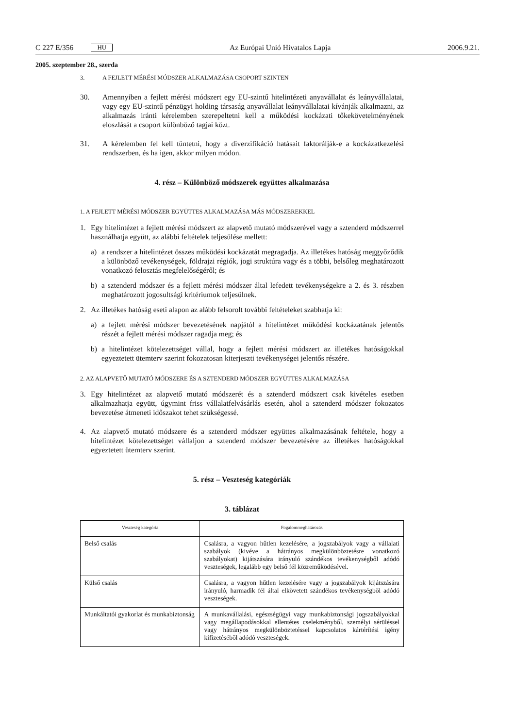C 227 E/356 HU
Az Európai Unió Hivatalos Lapja 2006.9.21.
2005. szeptember 28., szerda
3. A FEJLETT MÉRÉSI MÓDSZER ALKALMAZÁSA CSOPORT SZINTEN
30. Amennyiben a fejlett mérési módszert egy EU-szintű hitelintézeti anyavállalat és leányvállalatai, vagy egy EU-szintű pénzügyi holding társaság anyavállalat leányvállalatai kívánják alkalmazni, az alkalmazás iránti kérelemben szerepeltetni kell a működési kockázati tőkekövetelményének eloszlását a csoport különböző tagjai közt.
31. A kérelemben fel kell tüntetni, hogy a diverzifikáció hatásait faktorálják-e a kockázatkezelési rendszerben, és ha igen, akkor milyen módon.
4. rész – Különböző módszerek együttes alkalmazása
1. A FEJLETT MÉRÉSI MÓDSZER EGYÜTTES ALKALMAZÁSA MÁS MÓDSZEREKKEL
1. Egy hitelintézet a fejlett mérési módszert az alapvető mutató módszerével vagy a sztenderd módszerrel használhatja együtt, az alábbi feltételek teljesülése mellett:
a) a rendszer a hitelintézet összes működési kockázatát megragadja. Az illetékes hatóság meggyőződik a különböző tevékenységek, földrajzi régiók, jogi struktúra vagy és a többi, belsőleg meghatározott vonatkozó felosztás megfelelőségéről; és
b) a sztenderd módszer és a fejlett mérési módszer által lefedett tevékenységekre a 2. és 3. részben meghatározott jogosultsági kritériumok teljesülnek.
2. Az illetékes hatóság eseti alapon az alább felsorolt további feltételeket szabhatja ki:
a) a fejlett mérési módszer bevezetésének napjától a hitelintézet működési kockázatának jelentős részét a fejlett mérési módszer ragadja meg; és
b) a hitelintézet kötelezettséget vállal, hogy a fejlett mérési módszert az illetékes hatóságokkal egyeztetett ütemterv szerint fokozatosan kiterjeszti tevékenységei jelentős részére.
2. AZ ALAPVETŐ MUTATÓ MÓDSZERE ÉS A SZTENDERD MÓDSZER EGYÜTTES ALKALMAZÁSA
3. Egy hitelintézet az alapvető mutató módszerét és a sztenderd módszert csak kivételes esetben alkalmazhatja együtt, úgymint friss vállalatfelvásárlás esetén, ahol a sztenderd módszer fokozatos bevezetése átmeneti időszakot tehet szükségessé.
4. Az alapvető mutató módszere és a sztenderd módszer együttes alkalmazásának feltétele, hogy a hitelintézet kötelezettséget vállaljon a sztenderd módszer bevezetésére az illetékes hatóságokkal egyeztetett ütemterv szerint.
5. rész – Veszteség kategóriák
3. táblázat
| Veszteség kategória | Fogalommeghatározás |
| --- | --- |
| Belső csalás | Csalásra, a vagyon hűtlen kezelésére, a jogszabályok vagy a vállalati szabályok (kivéve a hátrányos megkülönböztetésre vonatkozó szabályokat) kijátszására irányuló szándékos tevékenységből adódó veszteségek, legalább egy belső fél közreműködésével. |
| Külső csalás | Csalásra, a vagyon hűtlen kezelésére vagy a jogszabályok kijátszására irányuló, harmadik fél által elkövetett szándékos tevékenységből adódó veszteségek. |
| Munkáltatói gyakorlat és munkabiztonság | A munkavállalási, egészségügyi vagy munkabiztonsági jogszabályokkal vagy megállapodásokkal ellentétes cselekményből, személyi sérüléssel vagy hátrányos megkülönböztetéssel kapcsolatos kártérítési igény kifizetéséből adódó veszteségek. |